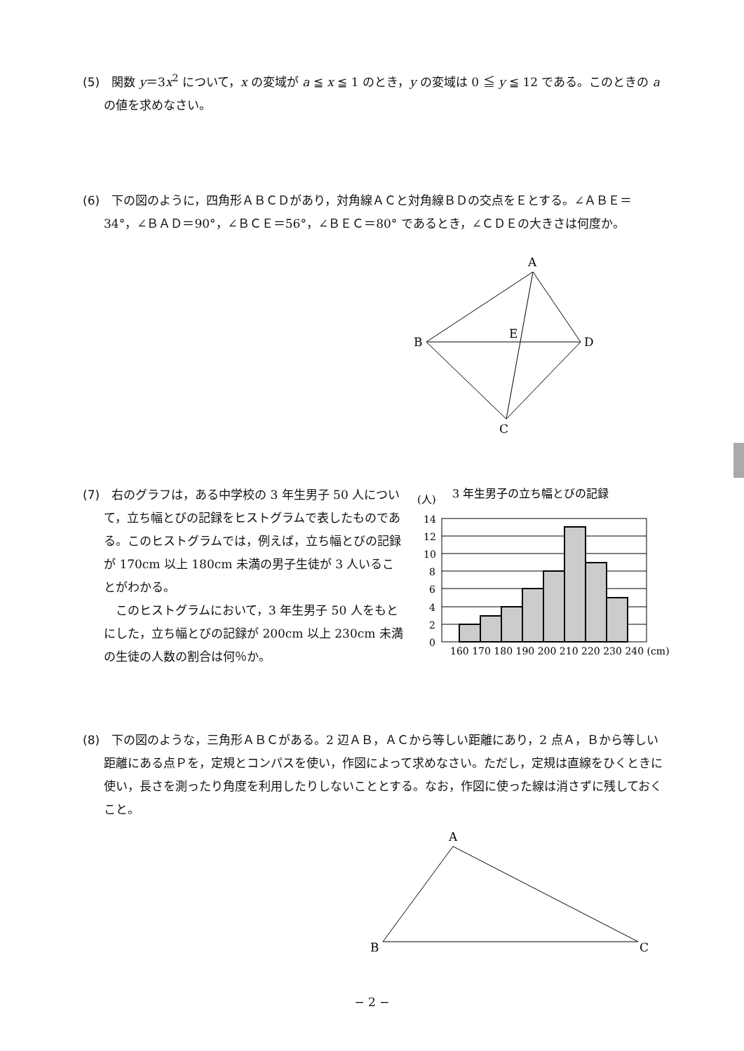(5)　関数 y＝3x<sup>2</sup> について，x の変域が a ≦ x ≦ 1 のとき，y の変域は 0 ≦ y ≦ 12 である。このときの a の値を求めなさい。
(6)　下の図のように，四角形ＡＢＣＤがあり，対角線ＡＣと対角線ＢＤの交点をＥとする。∠ＡＢＥ＝34°，∠ＢＡＤ＝90°，∠ＢＣＥ＝56°，∠ＢＥＣ＝80° であるとき，∠ＣＤＥの大きさは何度か。
A
B
D
E
C
(7)　右のグラフは，ある中学校の 3 年生男子 50 人について，立ち幅とびの記録をヒストグラムで表したものである。このヒストグラムでは，例えば，立ち幅とびの記録が 170cm 以上 180cm 未満の男子生徒が 3 人いることがわかる。
　このヒストグラムにおいて，3 年生男子 50 人をもとにした，立ち幅とびの記録が 200cm 以上 230cm 未満の生徒の人数の割合は何％か。
3 年生男子の立ち幅とびの記録
(人)
14
12
10
8
6
4
2
0
160 170 180 190 200 210 220 230 240 (cm)
(8)　下の図のような，三角形ＡＢＣがある。2 辺ＡＢ，ＡＣから等しい距離にあり，2 点Ａ，Ｂから等しい距離にある点Ｐを，定規とコンパスを使い，作図によって求めなさい。ただし，定規は直線をひくときに使い，長さを測ったり角度を利用したりしないこととする。なお，作図に使った線は消さずに残しておくこと。
A
B
C
− 2 −